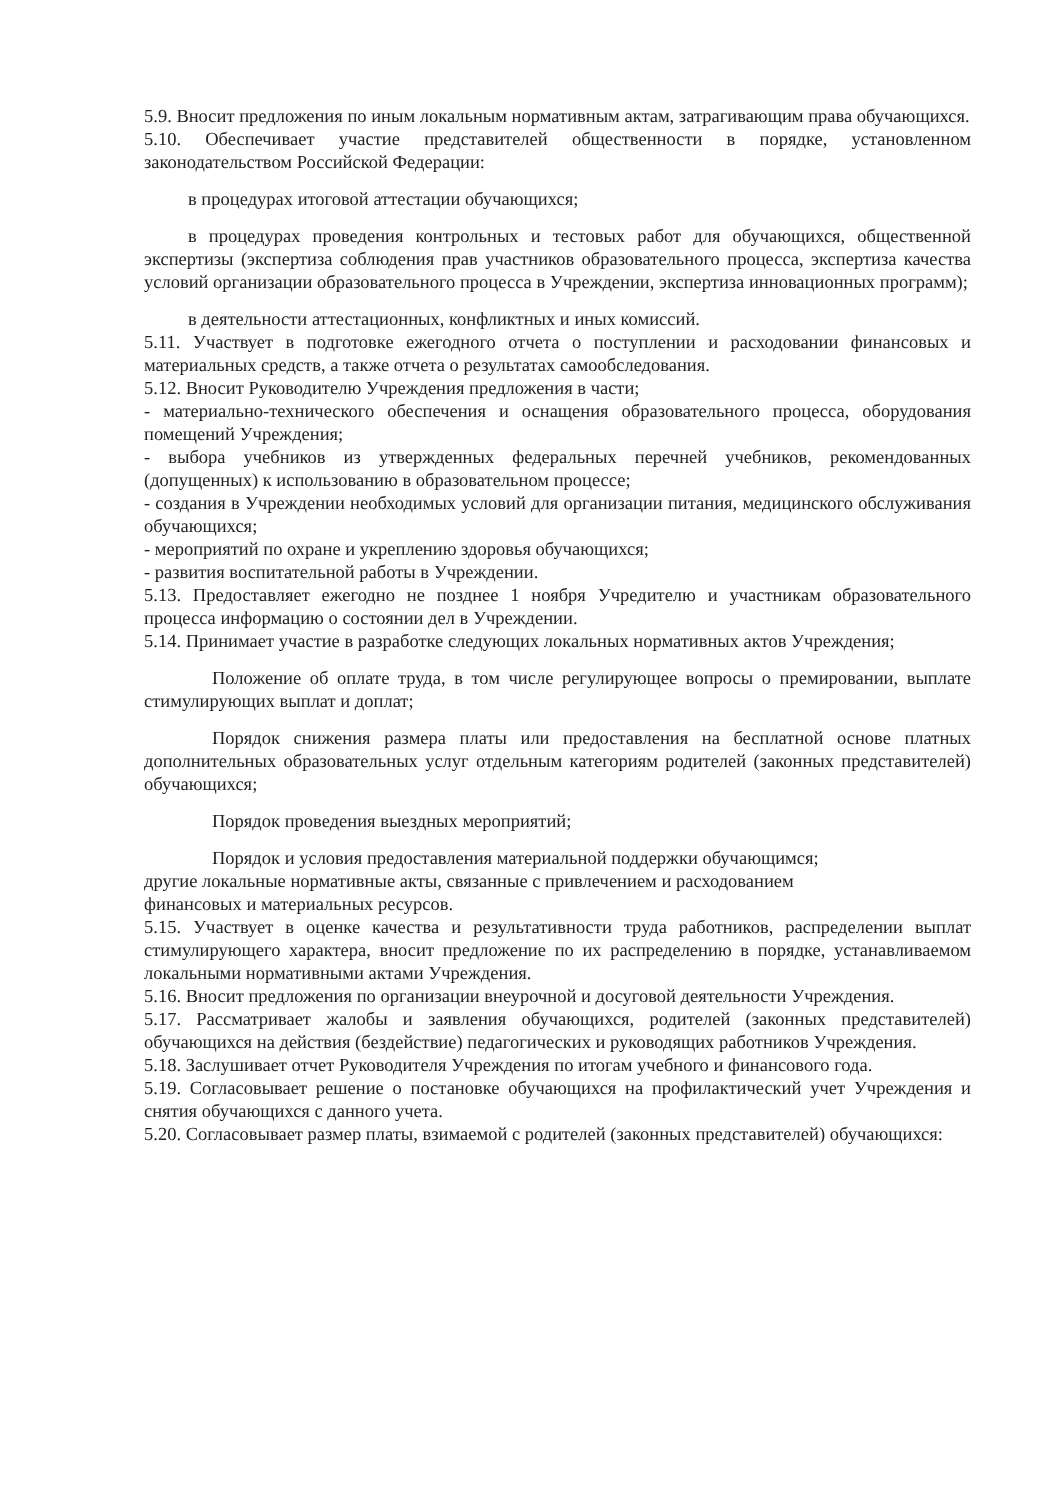5.9. Вносит предложения по иным локальным нормативным актам, затрагивающим права обучающихся.
5.10. Обеспечивает участие представителей общественности в порядке, установленном законодательством Российской Федерации:
в процедурах итоговой аттестации обучающихся;
в процедурах проведения контрольных и тестовых работ для обучающихся, общественной экспертизы (экспертиза соблюдения прав участников образовательного процесса, экспертиза качества условий организации образовательного процесса в Учреждении, экспертиза инновационных программ);
в деятельности аттестационных, конфликтных и иных комиссий.
5.11. Участвует в подготовке ежегодного отчета о поступлении и расходовании финансовых и материальных средств, а также отчета о результатах самообследования.
5.12. Вносит Руководителю Учреждения предложения в части;
- материально-технического обеспечения и оснащения образовательного процесса, оборудования помещений Учреждения;
- выбора учебников из утвержденных федеральных перечней учебников, рекомендованных (допущенных) к использованию в образовательном процессе;
- создания в Учреждении необходимых условий для организации питания, медицинского обслуживания обучающихся;
- мероприятий по охране и укреплению здоровья обучающихся;
- развития воспитательной работы в Учреждении.
5.13. Предоставляет ежегодно не позднее 1 ноября Учредителю и участникам образовательного процесса информацию о состоянии дел в Учреждении.
5.14. Принимает участие в разработке следующих локальных нормативных актов Учреждения;
Положение об оплате труда, в том числе регулирующее вопросы о премировании, выплате стимулирующих выплат и доплат;
Порядок снижения размера платы или предоставления на бесплатной основе платных дополнительных образовательных услуг отдельным категориям родителей (законных представителей) обучающихся;
Порядок проведения выездных мероприятий;
Порядок и условия предоставления материальной поддержки обучающимся;
другие локальные нормативные акты, связанные с привлечением и расходованием
финансовых и материальных ресурсов.
5.15. Участвует в оценке качества и результативности труда работников, распределении выплат стимулирующего характера, вносит предложение по их распределению в порядке, устанавливаемом локальными нормативными актами Учреждения.
5.16. Вносит предложения по организации внеурочной и досуговой деятельности Учреждения.
5.17. Рассматривает жалобы и заявления обучающихся, родителей (законных представителей) обучающихся на действия (бездействие) педагогических и руководящих работников Учреждения.
5.18. Заслушивает отчет Руководителя Учреждения по итогам учебного и финансового года.
5.19. Согласовывает решение о постановке обучающихся на профилактический учет Учреждения и снятия обучающихся с данного учета.
5.20. Согласовывает размер платы, взимаемой с родителей (законных представителей) обучающихся: